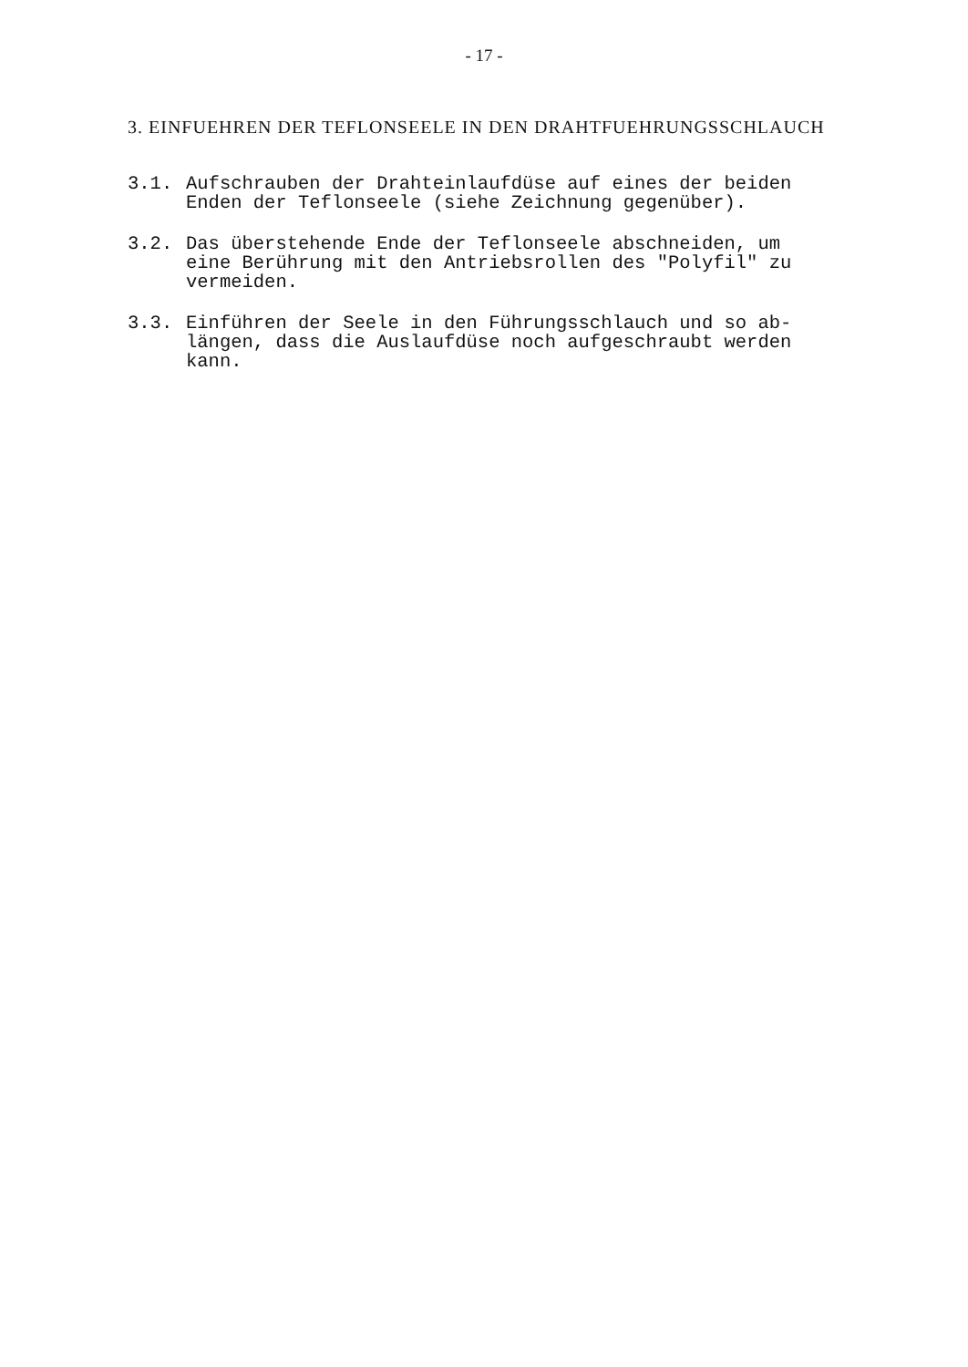- 17 -
3. EINFUEHREN DER TEFLONSEELE IN DEN DRAHTFUEHRUNGSSCHLAUCH
3.1. Aufschrauben der Drahteinlaufdüse auf eines der beiden Enden der Teflonseele (siehe Zeichnung gegenüber).
3.2. Das überstehende Ende der Teflonseele abschneiden, um eine Berührung mit den Antriebsrollen des "Polyfil" zu vermeiden.
3.3. Einführen der Seele in den Führungsschlauch und so ab-längen, dass die Auslaufdüse noch aufgeschraubt werden kann.